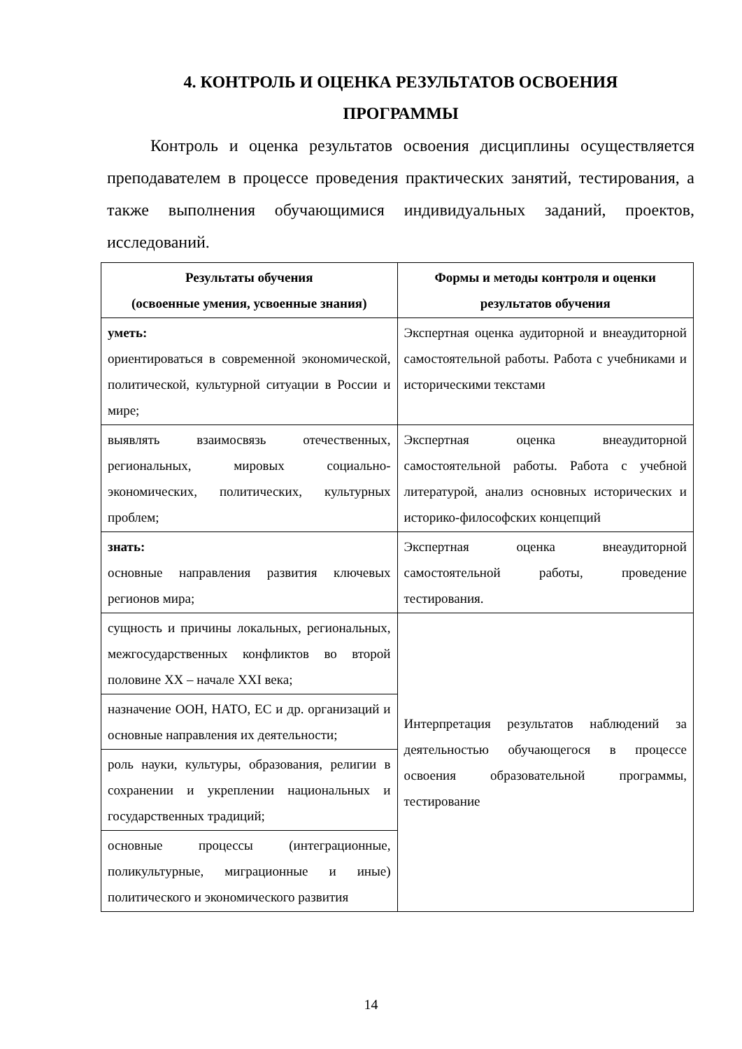4. КОНТРОЛЬ И ОЦЕНКА РЕЗУЛЬТАТОВ ОСВОЕНИЯ
ПРОГРАММЫ
Контроль и оценка результатов освоения дисциплины осуществляется преподавателем в процессе проведения практических занятий, тестирования, а также выполнения обучающимися индивидуальных заданий, проектов, исследований.
| Результаты обучения (освоенные умения, усвоенные знания) | Формы и методы контроля и оценки результатов обучения |
| --- | --- |
| уметь: ориентироваться в современной экономической, политической, культурной ситуации в России и мире; | Экспертная оценка аудиторной и внеаудиторной самостоятельной работы. Работа с учебниками и историческими текстами |
| выявлять взаимосвязь отечественных, региональных, мировых социально-экономических, политических, культурных проблем; | Экспертная оценка внеаудиторной самостоятельной работы. Работа с учебной литературой, анализ основных исторических и историко-философских концепций |
| знать: основные направления развития ключевых регионов мира; | Экспертная оценка внеаудиторной самостоятельной работы, проведение тестирования. |
| сущность и причины локальных, региональных, межгосударственных конфликтов во второй половине XX – начале XXI века; | Интерпретация результатов наблюдений за деятельностью обучающегося в процессе освоения образовательной программы, тестирование |
| назначение ООН, НАТО, ЕС и др. организаций и основные направления их деятельности; | |
| роль науки, культуры, образования, религии в сохранении и укреплении национальных и государственных традиций; | |
| основные процессы (интеграционные, поликультурные, миграционные и иные) политического и экономического развития | |
14